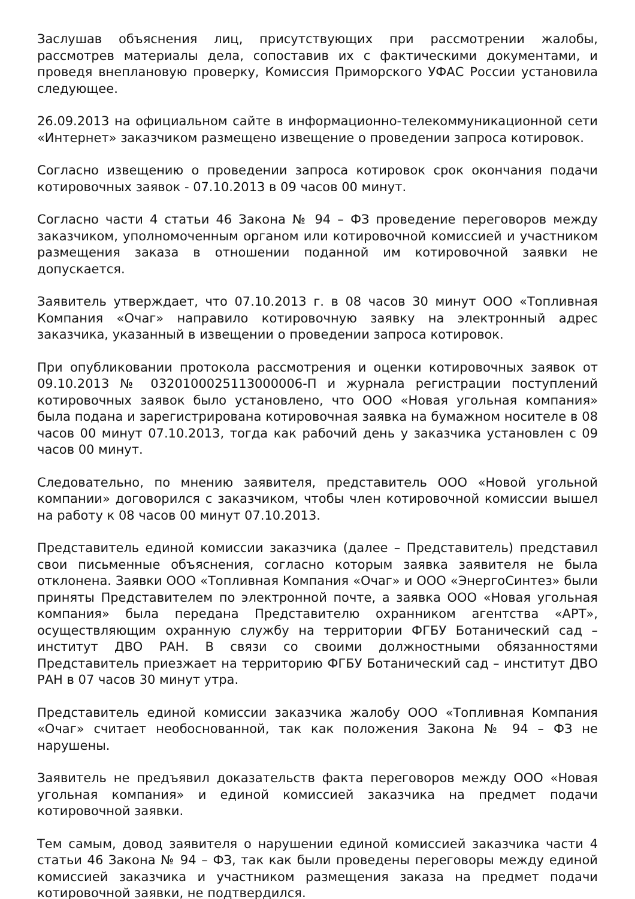Заслушав объяснения лиц, присутствующих при рассмотрении жалобы, рассмотрев материалы дела, сопоставив их с фактическими документами, и проведя внеплановую проверку, Комиссия Приморского УФАС России установила следующее.
26.09.2013 на официальном сайте в информационно-телекоммуникационной сети «Интернет» заказчиком размещено извещение о проведении запроса котировок.
Согласно извещению о проведении запроса котировок срок окончания подачи котировочных заявок - 07.10.2013 в 09 часов 00 минут.
Согласно части 4 статьи 46 Закона № 94 – ФЗ проведение переговоров между заказчиком, уполномоченным органом или котировочной комиссией и участником размещения заказа в отношении поданной им котировочной заявки не допускается.
Заявитель утверждает, что 07.10.2013 г. в 08 часов 30 минут ООО «Топливная Компания «Очаг» направило котировочную заявку на электронный адрес заказчика, указанный в извещении о проведении запроса котировок.
При опубликовании протокола рассмотрения и оценки котировочных заявок от 09.10.2013 № 0320100025113000006-П и журнала регистрации поступлений котировочных заявок было установлено, что ООО «Новая угольная компания» была подана и зарегистрирована котировочная заявка на бумажном носителе в 08 часов 00 минут 07.10.2013, тогда как рабочий день у заказчика установлен с 09 часов 00 минут.
Следовательно, по мнению заявителя, представитель ООО «Новой угольной компании» договорился с заказчиком, чтобы член котировочной комиссии вышел на работу к 08 часов 00 минут 07.10.2013.
Представитель единой комиссии заказчика (далее – Представитель) представил свои письменные объяснения, согласно которым заявка заявителя не была отклонена. Заявки ООО «Топливная Компания «Очаг» и ООО «ЭнергоСинтез» были приняты Представителем по электронной почте, а заявка ООО «Новая угольная компания» была передана Представителю охранником агентства «АРТ», осуществляющим охранную службу на территории ФГБУ Ботанический сад – институт ДВО РАН. В связи со своими должностными обязанностями Представитель приезжает на территорию ФГБУ Ботанический сад – институт ДВО РАН в 07 часов 30 минут утра.
Представитель единой комиссии заказчика жалобу ООО «Топливная Компания «Очаг» считает необоснованной, так как положения Закона № 94 – ФЗ не нарушены.
Заявитель не предъявил доказательств факта переговоров между ООО «Новая угольная компания» и единой комиссией заказчика на предмет подачи котировочной заявки.
Тем самым, довод заявителя о нарушении единой комиссией заказчика части 4 статьи 46 Закона № 94 – ФЗ, так как были проведены переговоры между единой комиссией заказчика и участником размещения заказа на предмет подачи котировочной заявки, не подтвердился.